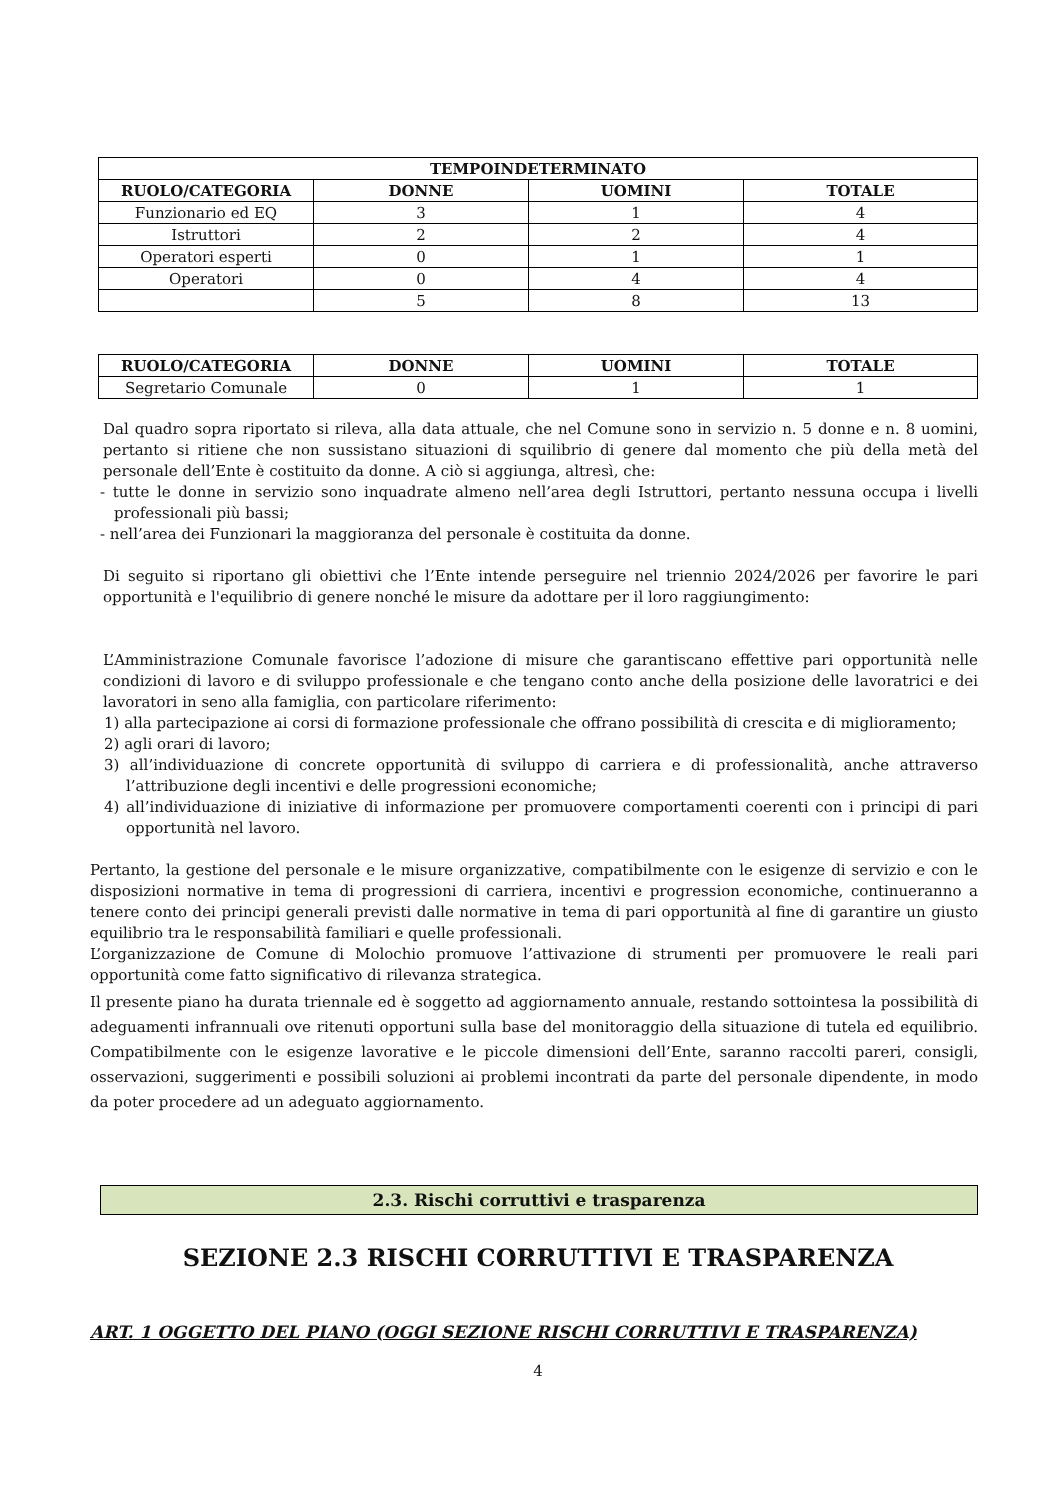| TEMPOINDETERMINATO | | | |
| --- | --- | --- | --- |
| RUOLO/CATEGORIA | DONNE | UOMINI | TOTALE |
| Funzionario ed EQ | 3 | 1 | 4 |
| Istruttori | 2 | 2 | 4 |
| Operatori esperti | 0 | 1 | 1 |
| Operatori | 0 | 4 | 4 |
| | 5 | 8 | 13 |
| RUOLO/CATEGORIA | DONNE | UOMINI | TOTALE |
| --- | --- | --- | --- |
| Segretario Comunale | 0 | 1 | 1 |
Dal quadro sopra riportato si rileva, alla data attuale, che nel Comune sono in servizio n. 5 donne e n. 8 uomini, pertanto si ritiene che non sussistano situazioni di squilibrio di genere dal momento che più della metà del personale dell’Ente è costituito da donne. A ciò si aggiunga, altresì, che:
- tutte le donne in servizio sono inquadrate almeno nell’area degli Istruttori, pertanto nessuna occupa i livelli professionali più bassi;
- nell’area dei Funzionari la maggioranza del personale è costituita da donne.
Di seguito si riportano gli obiettivi che l’Ente intende perseguire nel triennio 2024/2026 per favorire le pari opportunità e l'equilibrio di genere nonché le misure da adottare per il loro raggiungimento:
L’Amministrazione Comunale favorisce l’adozione di misure che garantiscano effettive pari opportunità nelle condizioni di lavoro e di sviluppo professionale e che tengano conto anche della posizione delle lavoratrici e dei lavoratori in seno alla famiglia, con particolare riferimento:
1) alla partecipazione ai corsi di formazione professionale che offrano possibilità di crescita e di miglioramento;
2) agli orari di lavoro;
3) all’individuazione di concrete opportunità di sviluppo di carriera e di professionalità, anche attraverso l’attribuzione degli incentivi e delle progressioni economiche;
4) all’individuazione di iniziative di informazione per promuovere comportamenti coerenti con i principi di pari opportunità nel lavoro.
Pertanto, la gestione del personale e le misure organizzative, compatibilmente con le esigenze di servizio e con le disposizioni normative in tema di progressioni di carriera, incentivi e progression economiche, continueranno a tenere conto dei principi generali previsti dalle normative in tema di pari opportunità al fine di garantire un giusto equilibrio tra le responsabilità familiari e quelle professionali.
L’organizzazione de Comune di Molochio promuove l’attivazione di strumenti per promuovere le reali pari opportunità come fatto significativo di rilevanza strategica.
Il presente piano ha durata triennale ed è soggetto ad aggiornamento annuale, restando sottointesa la possibilità di adeguamenti infrannuali ove ritenuti opportuni sulla base del monitoraggio della situazione di tutela ed equilibrio. Compatibilmente con le esigenze lavorative e le piccole dimensioni dell’Ente, saranno raccolti pareri, consigli, osservazioni, suggerimenti e possibili soluzioni ai problemi incontrati da parte del personale dipendente, in modo da poter procedere ad un adeguato aggiornamento.
2.3. Rischi corruttivi e trasparenza
SEZIONE 2.3 RISCHI CORRUTTIVI E TRASPARENZA
ART. 1 OGGETTO DEL PIANO (OGGI SEZIONE RISCHI CORRUTTIVI E TRASPARENZA)
4